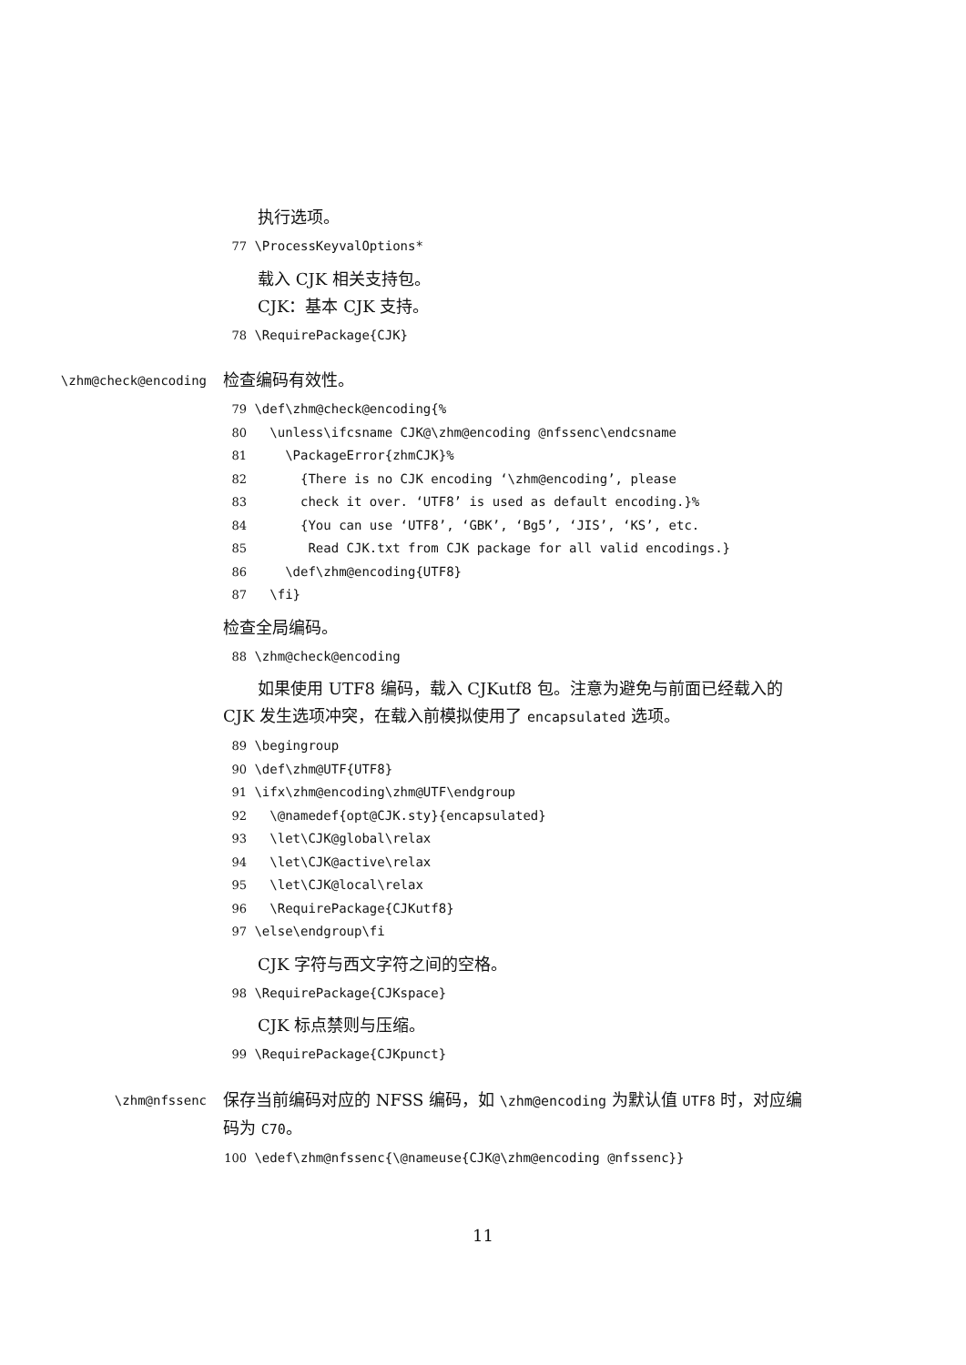执行选项。
77 \ProcessKeyvalOptions*
载入 CJK 相关支持包。
CJK：基本 CJK 支持。
78 \RequirePackage{CJK}
\zhm@check@encoding
检查编码有效性。
79 \def\zhm@check@encoding{% 80 \unless\ifcsname CJK@\zhm@encoding @nfssenc\endcsname 81 \PackageError{zhmCJK}% 82 {There is no CJK encoding ‘\zhm@encoding’, please 83 check it over. ‘UTF8’ is used as default encoding.}% 84 {You can use ‘UTF8’, ‘GBK’, ‘Bg5’, ‘JIS’, ‘KS’, etc. 85 Read CJK.txt from CJK package for all valid encodings.} 86 \def\zhm@encoding{UTF8} 87 \fi}
检查全局编码。
88 \zhm@check@encoding
如果使用 UTF8 编码，载入 CJKutf8 包。注意为避免与前面已经载入的 CJK 发生选项冲突，在载入前模拟使用了 encapsulated 选项。
89 \begingroup 90 \def\zhm@UTF{UTF8} 91 \ifx\zhm@encoding\zhm@UTF\endgroup 92 \@namedef{opt@CJK.sty}{encapsulated} 93 \let\CJK@global\relax 94 \let\CJK@active\relax 95 \let\CJK@local\relax 96 \RequirePackage{CJKutf8} 97 \else\endgroup\fi
CJK 字符与西文字符之间的空格。
98 \RequirePackage{CJKspace}
CJK 标点禁则与压缩。
99 \RequirePackage{CJKpunct}
\zhm@nfssenc
保存当前编码对应的 NFSS 编码，如 \zhm@encoding 为默认值 UTF8 时，对应编码为 C70。
100 \edef\zhm@nfssenc{\@nameuse{CJK@\zhm@encoding @nfssenc}}
11